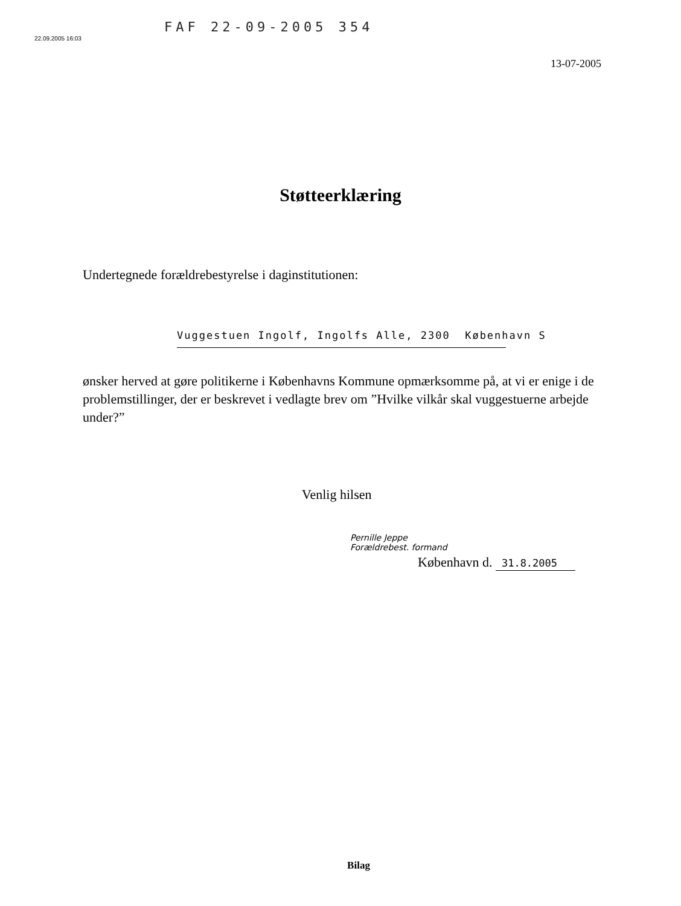22.09.2005 16:03
FAF 22-09-2005 354
13-07-2005
Støtteerklæring
Undertegnede forældrebestyrelse i daginstitutionen:
Vuggestuen Ingolf, Ingolfs Alle, 2300 København S
ønsker herved at gøre politikerne i Københavns Kommune opmærksomme på, at vi er enige i de problemstillinger, der er beskrevet i vedlagte brev om ”Hvilke vilkår skal vuggestuerne arbejde under?”
Venlig hilsen
Pernille Jeppe
Forældrebest. formand
København d. 31.8.2005
Bilag